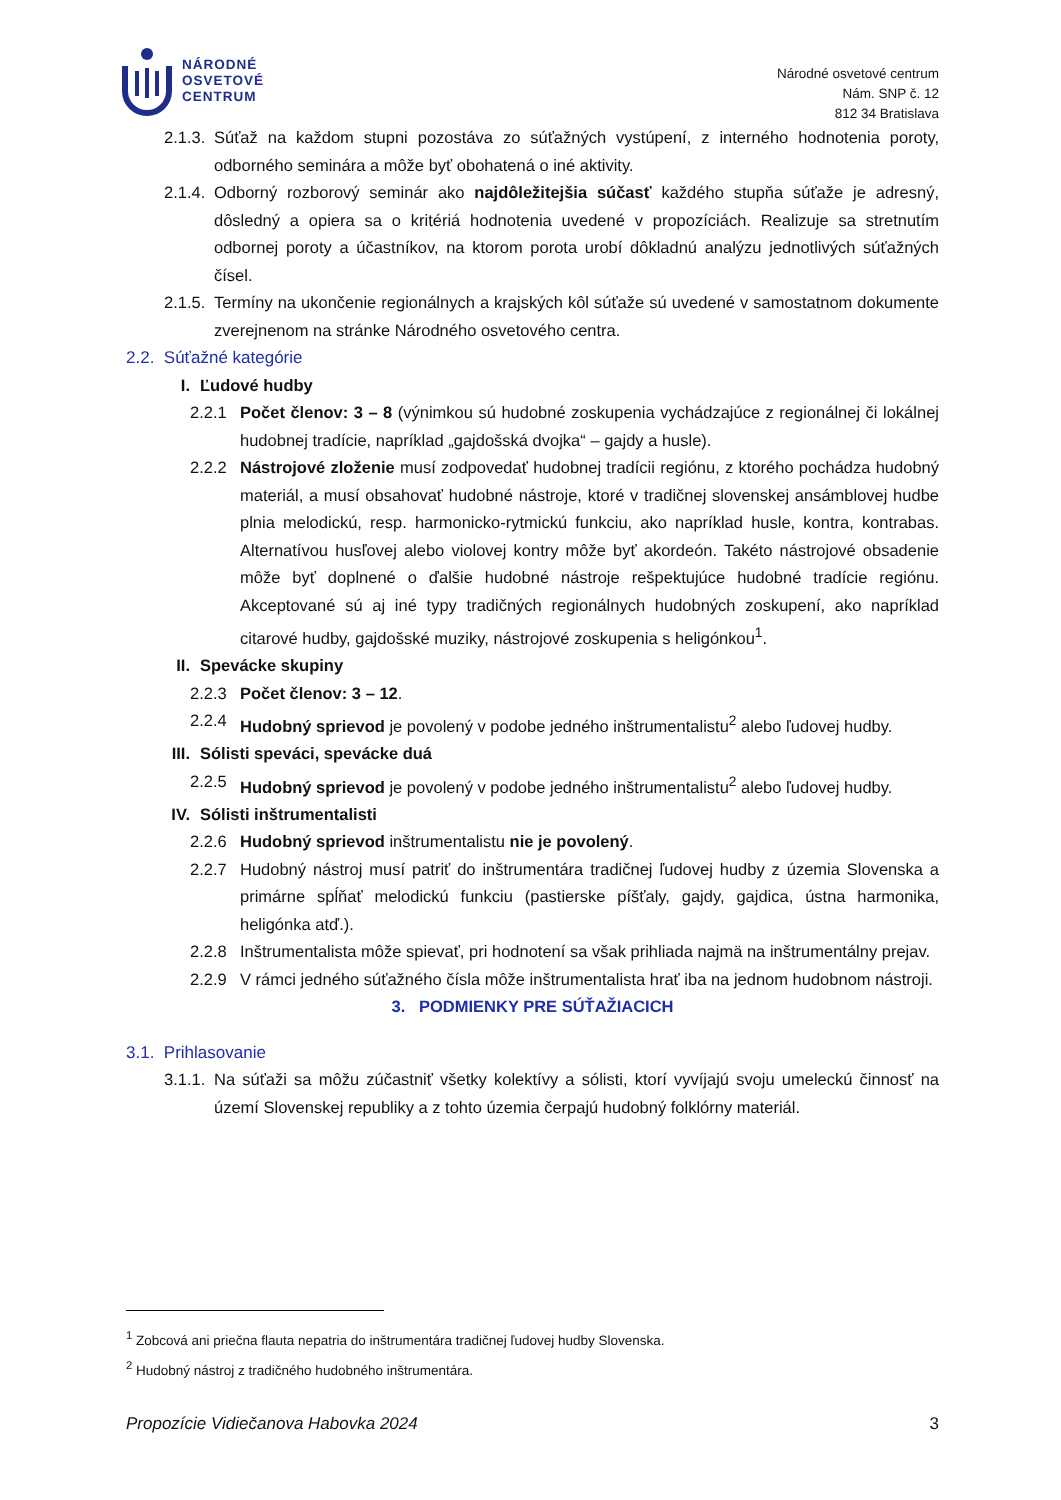NÁRODNÉ
OSVETOVÉ
CENTRUM
Národné osvetové centrum
Nám. SNP č. 12
812 34 Bratislava
2.1.3. Súťaž na každom stupni pozostáva zo súťažných vystúpení, z interného hodnotenia poroty, odborného seminára a môže byť obohatená o iné aktivity.
2.1.4. Odborný rozborový seminár ako najdôležitejšia súčasť každého stupňa súťaže je adresný, dôsledný a opiera sa o kritériá hodnotenia uvedené v propozíciách. Realizuje sa stretnutím odbornej poroty a účastníkov, na ktorom porota urobí dôkladnú analýzu jednotlivých súťažných čísel.
2.1.5. Termíny na ukončenie regionálnych a krajských kôl súťaže sú uvedené v samostatnom dokumente zverejnenom na stránke Národného osvetového centra.
2.2. Súťažné kategórie
I. Ľudové hudby
2.2.1 Počet členov: 3 – 8 (výnimkou sú hudobné zoskupenia vychádzajúce z regionálnej či lokálnej hudobnej tradície, napríklad „gajdošská dvojka“ – gajdy a husle).
2.2.2 Nástrojové zloženie musí zodpovedať hudobnej tradícii regiónu, z ktorého pochádza hudobný materiál, a musí obsahovať hudobné nástroje, ktoré v tradičnej slovenskej ansámblovej hudbe plnia melodickú, resp. harmonicko-rytmickú funkciu, ako napríklad husle, kontra, kontrabas. Alternatívou husľovej alebo violovej kontry môže byť akordeón. Takéto nástrojové obsadenie môže byť doplnené o ďalšie hudobné nástroje rešpektujúce hudobné tradície regiónu. Akceptované sú aj iné typy tradičných regionálnych hudobných zoskupení, ako napríklad citarové hudby, gajdošské muziky, nástrojové zoskupenia s heligónkou<sup>1</sup>.
II. Spevácke skupiny
2.2.3 Počet členov: 3 – 12.
2.2.4 Hudobný sprievod je povolený v podobe jedného inštrumentalistu<sup>2</sup> alebo ľudovej hudby.
III. Sólisti speváci, spevácke duá
2.2.5 Hudobný sprievod je povolený v podobe jedného inštrumentalistu<sup>2</sup> alebo ľudovej hudby.
IV. Sólisti inštrumentalisti
2.2.6 Hudobný sprievod inštrumentalistu nie je povolený.
2.2.7 Hudobný nástroj musí patriť do inštrumentára tradičnej ľudovej hudby z územia Slovenska a primárne spĺňať melodickú funkciu (pastierske píšťaly, gajdy, gajdica, ústna harmonika, heligónka atď.).
2.2.8 Inštrumentalista môže spievať, pri hodnotení sa však prihliada najmä na inštrumentálny prejav.
2.2.9 V rámci jedného súťažného čísla môže inštrumentalista hrať iba na jednom hudobnom nástroji.
3. PODMIENKY PRE SÚŤAŽIACICH
3.1. Prihlasovanie
3.1.1. Na súťaži sa môžu zúčastniť všetky kolektívy a sólisti, ktorí vyvíjajú svoju umeleckú činnosť na území Slovenskej republiky a z tohto územia čerpajú hudobný folklórny materiál.
<sup>1</sup> Zobcová ani priečna flauta nepatria do inštrumentára tradičnej ľudovej hudby Slovenska.
<sup>2</sup> Hudobný nástroj z tradičného hudobného inštrumentára.
Propozície Vidiečanova Habovka 2024 3